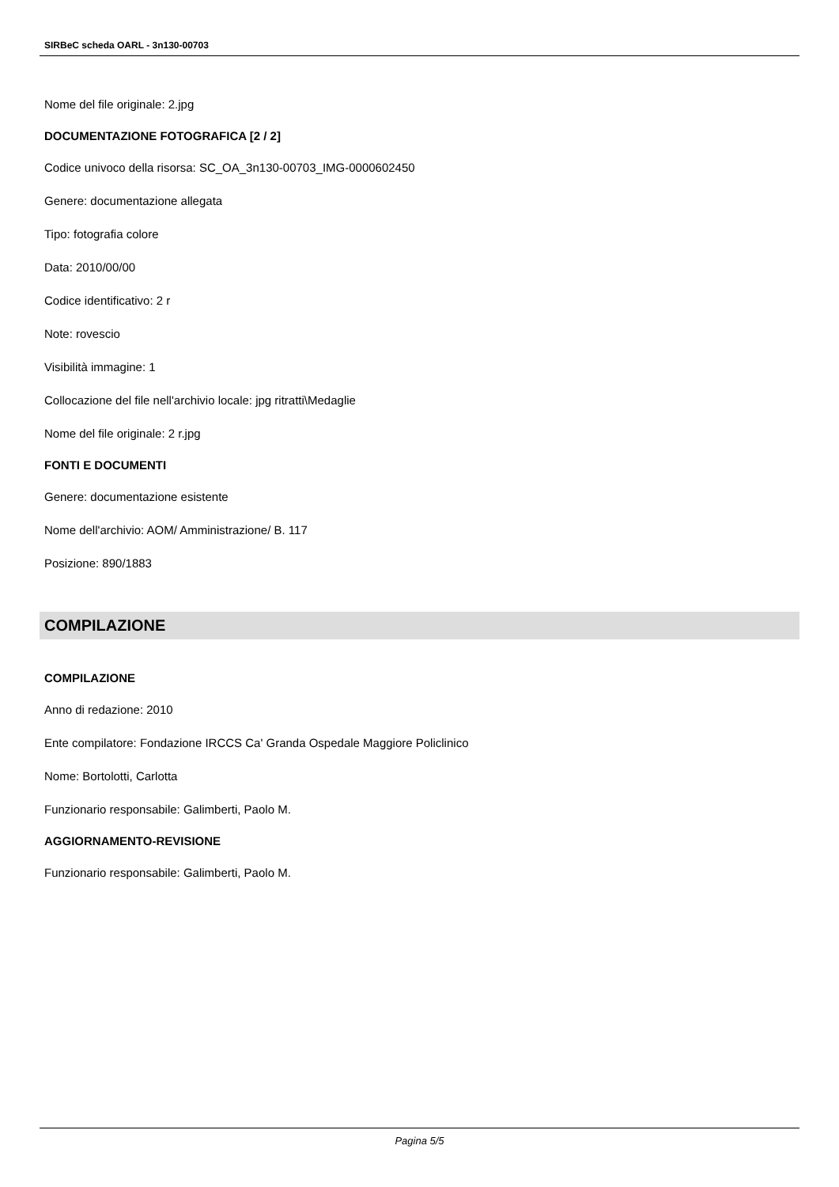SIRBeC scheda OARL - 3n130-00703
Nome del file originale: 2.jpg
DOCUMENTAZIONE FOTOGRAFICA [2 / 2]
Codice univoco della risorsa: SC_OA_3n130-00703_IMG-0000602450
Genere: documentazione allegata
Tipo: fotografia colore
Data: 2010/00/00
Codice identificativo: 2 r
Note: rovescio
Visibilità immagine: 1
Collocazione del file nell'archivio locale: jpg ritratti\Medaglie
Nome del file originale: 2 r.jpg
FONTI E DOCUMENTI
Genere: documentazione esistente
Nome dell'archivio: AOM/ Amministrazione/ B. 117
Posizione: 890/1883
COMPILAZIONE
COMPILAZIONE
Anno di redazione: 2010
Ente compilatore: Fondazione IRCCS Ca' Granda Ospedale Maggiore Policlinico
Nome: Bortolotti, Carlotta
Funzionario responsabile: Galimberti, Paolo M.
AGGIORNAMENTO-REVISIONE
Funzionario responsabile: Galimberti, Paolo M.
Pagina 5/5